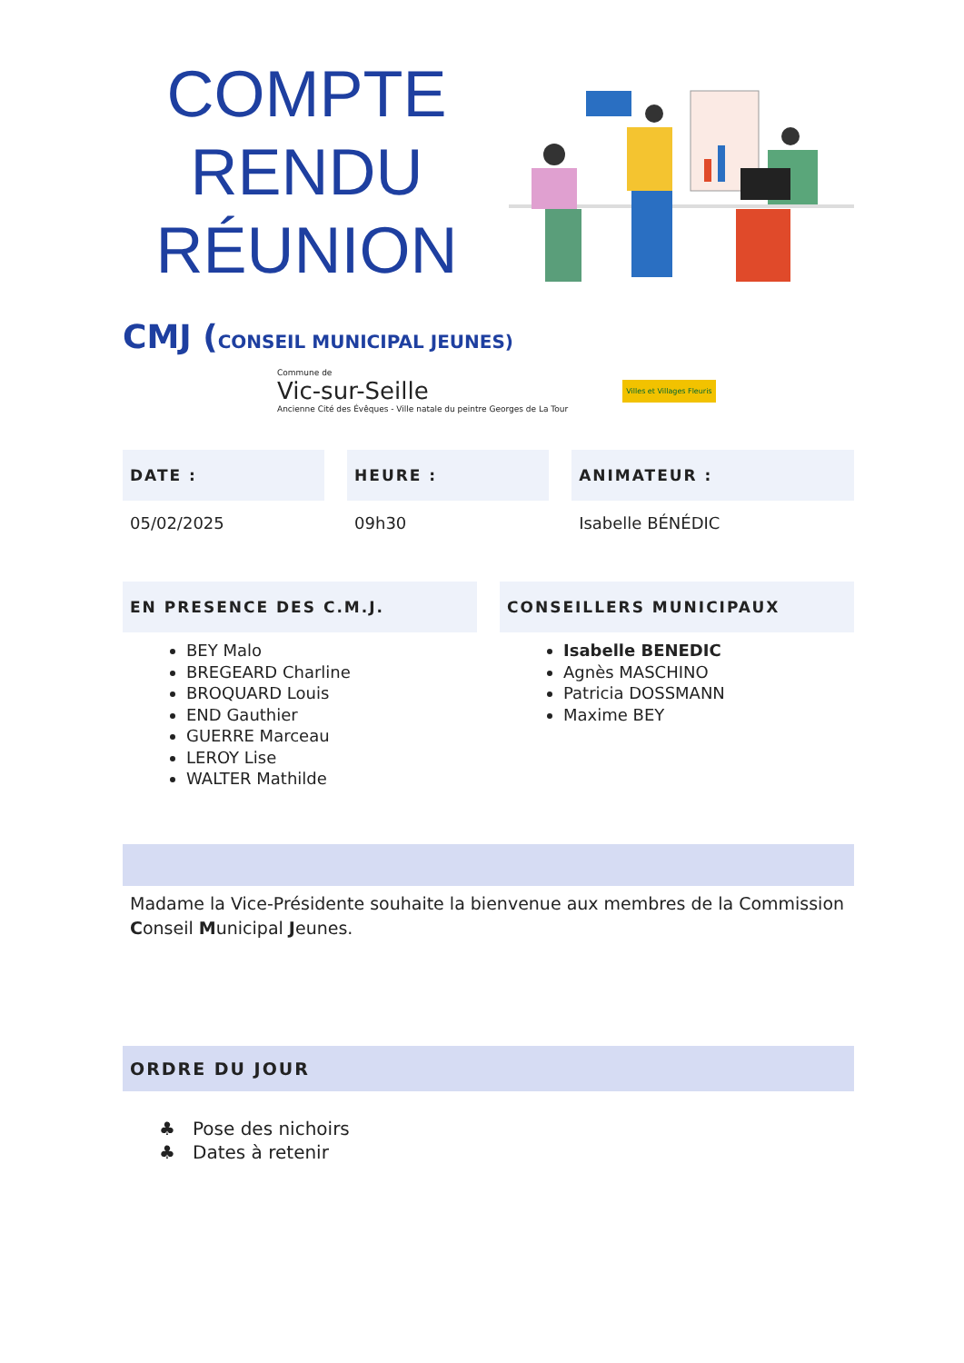COMPTE
RENDU
RÉUNION
CMJ (CONSEIL MUNICIPAL JEUNES)
Commune de
Vic-sur-Seille
Ancienne Cité des Évêques - Ville natale du peintre Georges de La Tour
Villes et Villages Fleuris
DATE :
05/02/2025
HEURE :
09h30
ANIMATEUR :
Isabelle BÉNÉDIC
EN PRESENCE DES C.M.J.
BEY Malo
BREGEARD Charline
BROQUARD Louis
END Gauthier
GUERRE Marceau
LEROY Lise
WALTER Mathilde
CONSEILLERS MUNICIPAUX
Isabelle BENEDIC
Agnès MASCHINO
Patricia DOSSMANN
Maxime BEY
Madame la Vice-Présidente souhaite la bienvenue aux membres de la Commission Conseil Municipal Jeunes.
ORDRE DU JOUR
♣ Pose des nichoirs
♣ Dates à retenir